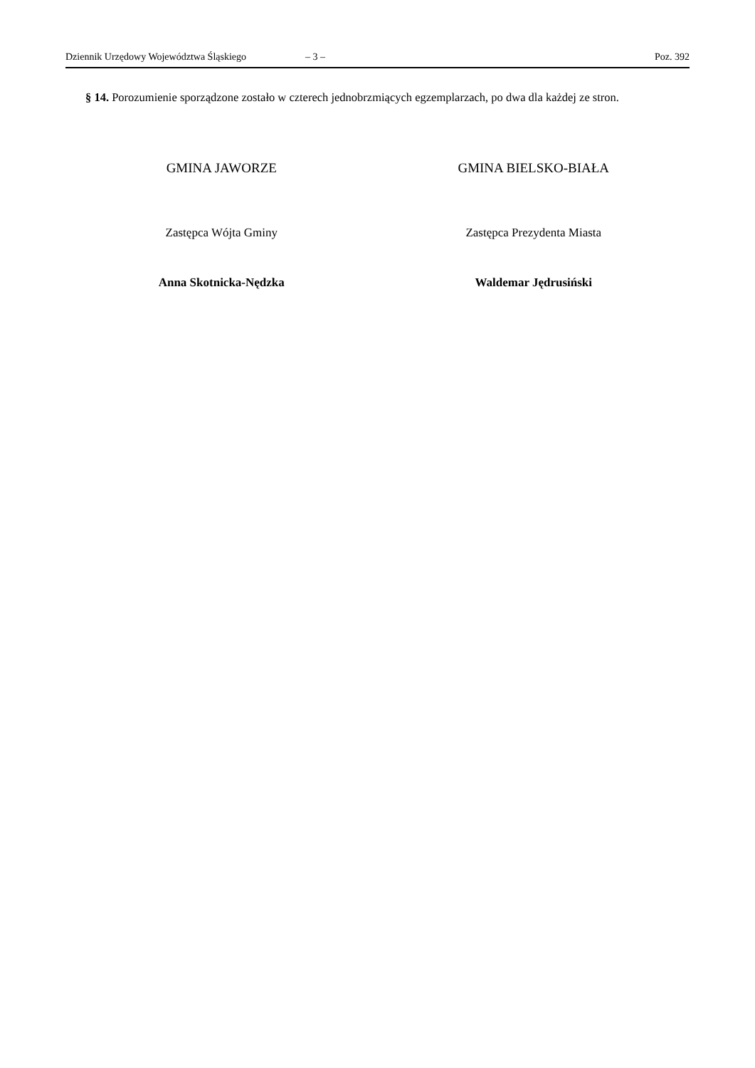Dziennik Urzędowy Województwa Śląskiego – 3 – Poz. 392
§ 14. Porozumienie sporządzone zostało w czterech jednobrzmiących egzemplarzach, po dwa dla każdej ze stron.
GMINA JAWORZE
Zastępca Wójta Gminy
Anna Skotnicka-Nędzka
GMINA BIELSKO-BIAŁA
Zastępca Prezydenta Miasta
Waldemar Jędrusiński